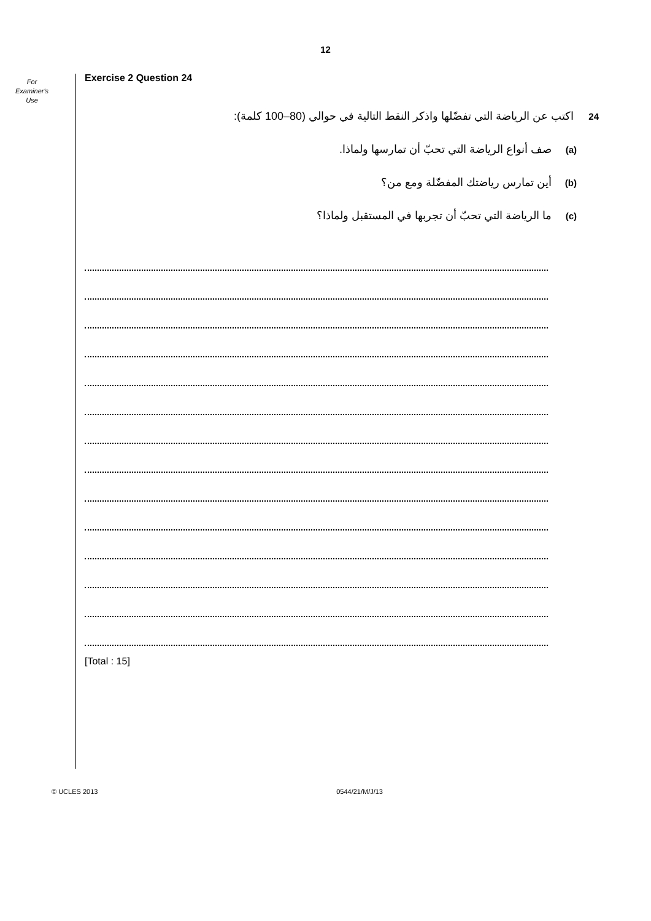12
For
Examiner's
Use
Exercise 2 Question 24
24 اكتب عن الرياضة التي تفضّلها واذكر النقط التالية في حوالي (80–100 كلمة):
(a) صف أنواع الرياضة التي تحبّ أن تمارسها ولماذا.
(b) أين تمارس رياضتك المفضّلة ومع من؟
(c) ما الرياضة التي تحبّ أن تجربها في المستقبل ولماذا؟
[Total : 15]
© UCLES 2013 0544/21/M/J/13